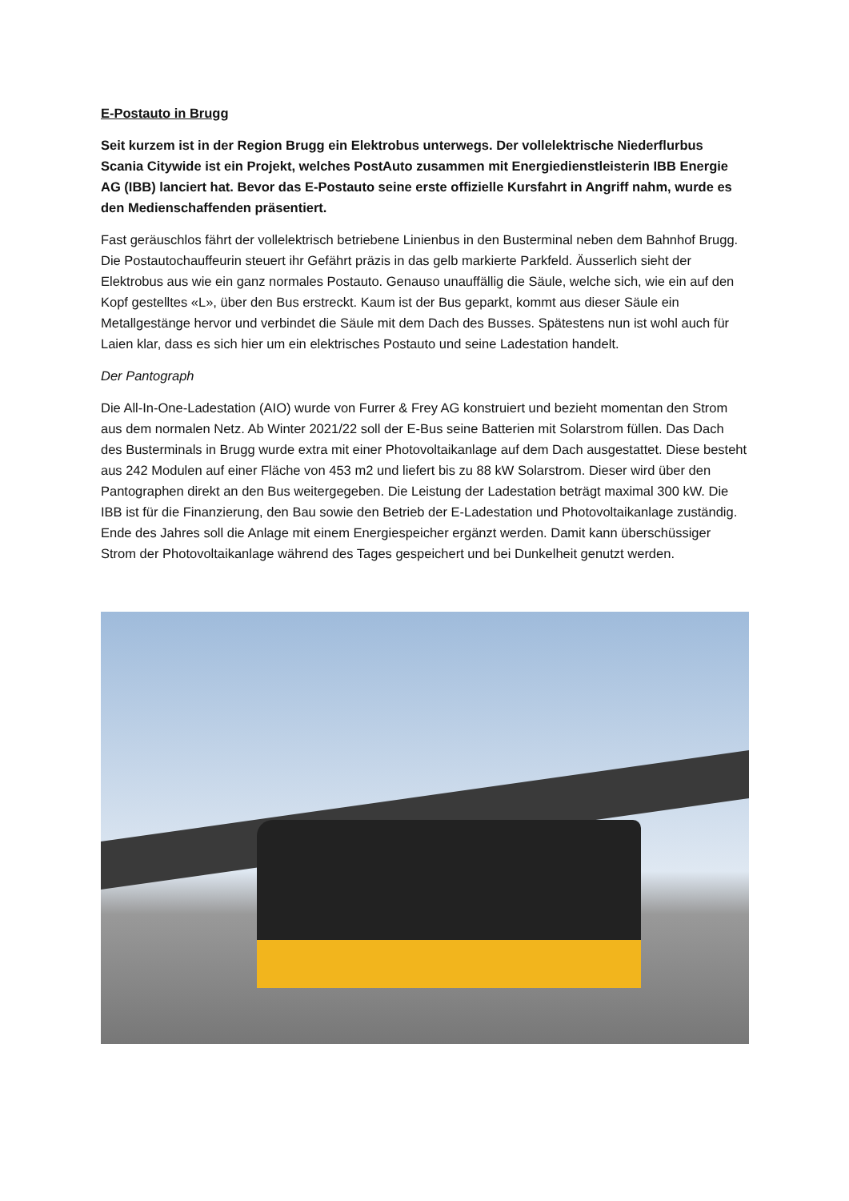E-Postauto in Brugg
Seit kurzem ist in der Region Brugg ein Elektrobus unterwegs. Der vollelektrische Niederflurbus Scania Citywide ist ein Projekt, welches PostAuto zusammen mit Energiedienstleisterin IBB Energie AG (IBB) lanciert hat. Bevor das E-Postauto seine erste offizielle Kursfahrt in Angriff nahm, wurde es den Medienschaffenden präsentiert.
Fast geräuschlos fährt der vollelektrisch betriebene Linienbus in den Busterminal neben dem Bahnhof Brugg. Die Postautochauffeurin steuert ihr Gefährt präzis in das gelb markierte Parkfeld. Äusserlich sieht der Elektrobus aus wie ein ganz normales Postauto. Genauso unauffällig die Säule, welche sich, wie ein auf den Kopf gestelltes «L», über den Bus erstreckt. Kaum ist der Bus geparkt, kommt aus dieser Säule ein Metallgestänge hervor und verbindet die Säule mit dem Dach des Busses. Spätestens nun ist wohl auch für Laien klar, dass es sich hier um ein elektrisches Postauto und seine Ladestation handelt.
Der Pantograph
Die All-In-One-Ladestation (AIO) wurde von Furrer & Frey AG konstruiert und bezieht momentan den Strom aus dem normalen Netz. Ab Winter 2021/22 soll der E-Bus seine Batterien mit Solarstrom füllen. Das Dach des Busterminals in Brugg wurde extra mit einer Photovoltaikanlage auf dem Dach ausgestattet. Diese besteht aus 242 Modulen auf einer Fläche von 453 m2 und liefert bis zu 88 kW Solarstrom. Dieser wird über den Pantographen direkt an den Bus weitergegeben. Die Leistung der Ladestation beträgt maximal 300 kW. Die IBB ist für die Finanzierung, den Bau sowie den Betrieb der E-Ladestation und Photovoltaikanlage zuständig. Ende des Jahres soll die Anlage mit einem Energiespeicher ergänzt werden. Damit kann überschüssiger Strom der Photovoltaikanlage während des Tages gespeichert und bei Dunkelheit genutzt werden.